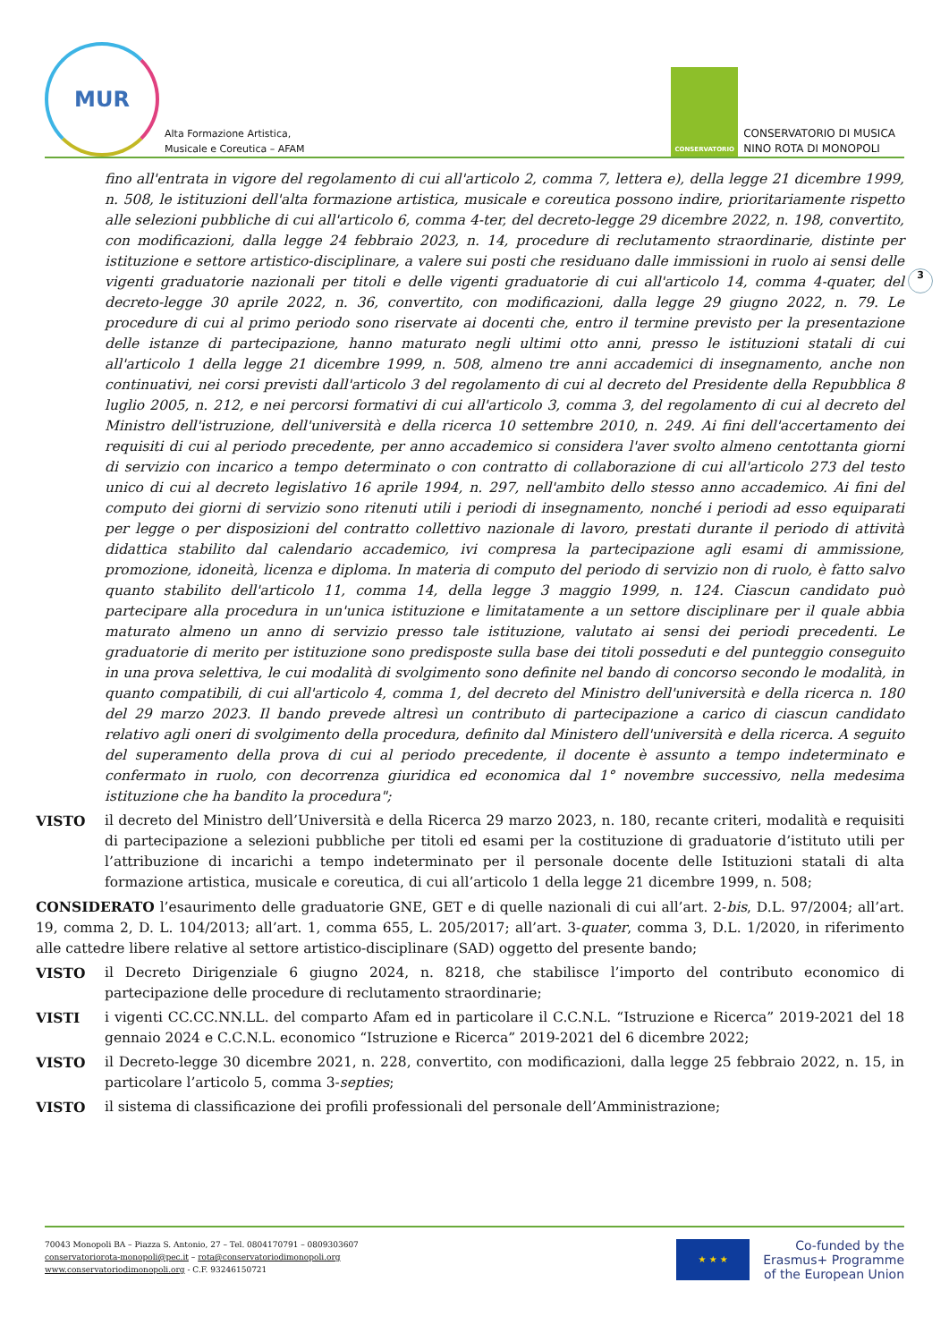MUR
Alta Formazione Artistica,
Musicale e Coreutica – AFAM
CONSERVATORIO
CONSERVATORIO DI MUSICA
NINO ROTA DI MONOPOLI
3
fino all'entrata in vigore del regolamento di cui all'articolo 2, comma 7, lettera e), della legge 21 dicembre 1999, n. 508, le istituzioni dell'alta formazione artistica, musicale e coreutica possono indire, prioritariamente rispetto alle selezioni pubbliche di cui all'articolo 6, comma 4-ter, del decreto-legge 29 dicembre 2022, n. 198, convertito, con modificazioni, dalla legge 24 febbraio 2023, n. 14, procedure di reclutamento straordinarie, distinte per istituzione e settore artistico-disciplinare, a valere sui posti che residuano dalle immissioni in ruolo ai sensi delle vigenti graduatorie nazionali per titoli e delle vigenti graduatorie di cui all'articolo 14, comma 4-quater, del decreto-legge 30 aprile 2022, n. 36, convertito, con modificazioni, dalla legge 29 giugno 2022, n. 79. Le procedure di cui al primo periodo sono riservate ai docenti che, entro il termine previsto per la presentazione delle istanze di partecipazione, hanno maturato negli ultimi otto anni, presso le istituzioni statali di cui all'articolo 1 della legge 21 dicembre 1999, n. 508, almeno tre anni accademici di insegnamento, anche non continuativi, nei corsi previsti dall'articolo 3 del regolamento di cui al decreto del Presidente della Repubblica 8 luglio 2005, n. 212, e nei percorsi formativi di cui all'articolo 3, comma 3, del regolamento di cui al decreto del Ministro dell'istruzione, dell'università e della ricerca 10 settembre 2010, n. 249. Ai fini dell'accertamento dei requisiti di cui al periodo precedente, per anno accademico si considera l'aver svolto almeno centottanta giorni di servizio con incarico a tempo determinato o con contratto di collaborazione di cui all'articolo 273 del testo unico di cui al decreto legislativo 16 aprile 1994, n. 297, nell'ambito dello stesso anno accademico. Ai fini del computo dei giorni di servizio sono ritenuti utili i periodi di insegnamento, nonché i periodi ad esso equiparati per legge o per disposizioni del contratto collettivo nazionale di lavoro, prestati durante il periodo di attività didattica stabilito dal calendario accademico, ivi compresa la partecipazione agli esami di ammissione, promozione, idoneità, licenza e diploma. In materia di computo del periodo di servizio non di ruolo, è fatto salvo quanto stabilito dell'articolo 11, comma 14, della legge 3 maggio 1999, n. 124. Ciascun candidato può partecipare alla procedura in un'unica istituzione e limitatamente a un settore disciplinare per il quale abbia maturato almeno un anno di servizio presso tale istituzione, valutato ai sensi dei periodi precedenti. Le graduatorie di merito per istituzione sono predisposte sulla base dei titoli posseduti e del punteggio conseguito in una prova selettiva, le cui modalità di svolgimento sono definite nel bando di concorso secondo le modalità, in quanto compatibili, di cui all'articolo 4, comma 1, del decreto del Ministro dell'università e della ricerca n. 180 del 29 marzo 2023. Il bando prevede altresì un contributo di partecipazione a carico di ciascun candidato relativo agli oneri di svolgimento della procedura, definito dal Ministero dell'università e della ricerca. A seguito del superamento della prova di cui al periodo precedente, il docente è assunto a tempo indeterminato e confermato in ruolo, con decorrenza giuridica ed economica dal 1° novembre successivo, nella medesima istituzione che ha bandito la procedura";
VISTO il decreto del Ministro dell’Università e della Ricerca 29 marzo 2023, n. 180, recante criteri, modalità e requisiti di partecipazione a selezioni pubbliche per titoli ed esami per la costituzione di graduatorie d’istituto utili per l’attribuzione di incarichi a tempo indeterminato per il personale docente delle Istituzioni statali di alta formazione artistica, musicale e coreutica, di cui all’articolo 1 della legge 21 dicembre 1999, n. 508;
CONSIDERATO l’esaurimento delle graduatorie GNE, GET e di quelle nazionali di cui all’art. 2-bis, D.L. 97/2004; all’art. 19, comma 2, D. L. 104/2013; all’art. 1, comma 655, L. 205/2017; all’art. 3-quater, comma 3, D.L. 1/2020, in riferimento alle cattedre libere relative al settore artistico-disciplinare (SAD) oggetto del presente bando;
VISTO il Decreto Dirigenziale 6 giugno 2024, n. 8218, che stabilisce l’importo del contributo economico di partecipazione delle procedure di reclutamento straordinarie;
VISTI i vigenti CC.CC.NN.LL. del comparto Afam ed in particolare il C.C.N.L. “Istruzione e Ricerca” 2019-2021 del 18 gennaio 2024 e C.C.N.L. economico “Istruzione e Ricerca” 2019-2021 del 6 dicembre 2022;
VISTO il Decreto-legge 30 dicembre 2021, n. 228, convertito, con modificazioni, dalla legge 25 febbraio 2022, n. 15, in particolare l’articolo 5, comma 3-septies;
VISTO il sistema di classificazione dei profili professionali del personale dell’Amministrazione;
70043 Monopoli BA – Piazza S. Antonio, 27 – Tel. 0804170791 – 0809303607
conservatoriorota-monopoli@pec.it – rota@conservatoriodimonopoli.org
www.conservatoriodimonopoli.org - C.F. 93246150721
★ ★ ★
Co-funded by the
Erasmus+ Programme
of the European Union